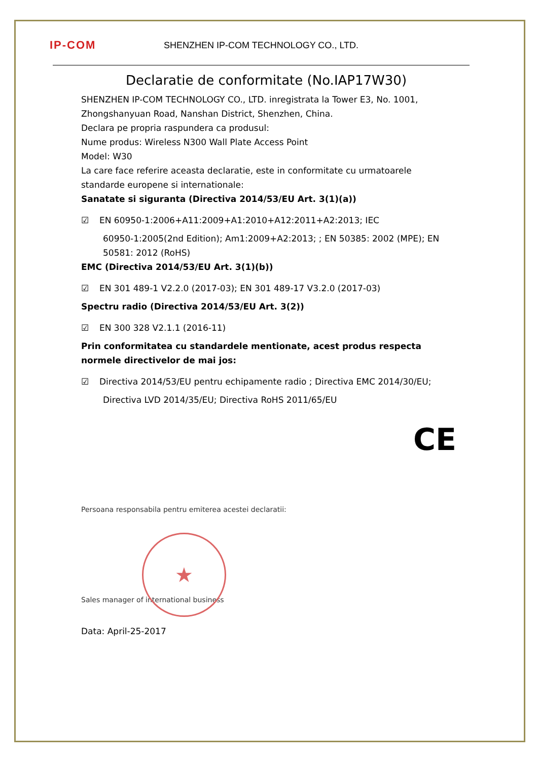IP-COM
SHENZHEN IP-COM TECHNOLOGY CO., LTD.
Declaratie de conformitate (No.IAP17W30)
SHENZHEN IP-COM TECHNOLOGY CO., LTD. inregistrata la Tower E3, No. 1001, Zhongshanyuan Road, Nanshan District, Shenzhen, China.
Declara pe propria raspundera ca produsul:
Nume produs: Wireless N300 Wall Plate Access Point
Model: W30
La care face referire aceasta declaratie, este in conformitate cu urmatoarele standarde europene si internationale:
Sanatate si siguranta (Directiva 2014/53/EU Art. 3(1)(a))
☑ EN 60950-1:2006+A11:2009+A1:2010+A12:2011+A2:2013; IEC
60950-1:2005(2nd Edition); Am1:2009+A2:2013; ; EN 50385: 2002 (MPE); EN 50581: 2012 (RoHS)
EMC (Directiva 2014/53/EU Art. 3(1)(b))
☑ EN 301 489-1 V2.2.0 (2017-03); EN 301 489-17 V3.2.0 (2017-03)
Spectru radio (Directiva 2014/53/EU Art. 3(2))
☑ EN 300 328 V2.1.1 (2016-11)
Prin conformitatea cu standardele mentionate, acest produs respecta normele directivelor de mai jos:
☑ Directiva 2014/53/EU pentru echipamente radio ; Directiva EMC 2014/30/EU;
Directiva LVD 2014/35/EU; Directiva RoHS 2011/65/EU
CE
Persoana responsabila pentru emiterea acestei declaratii:
★
Sales manager of international business
Data: April-25-2017